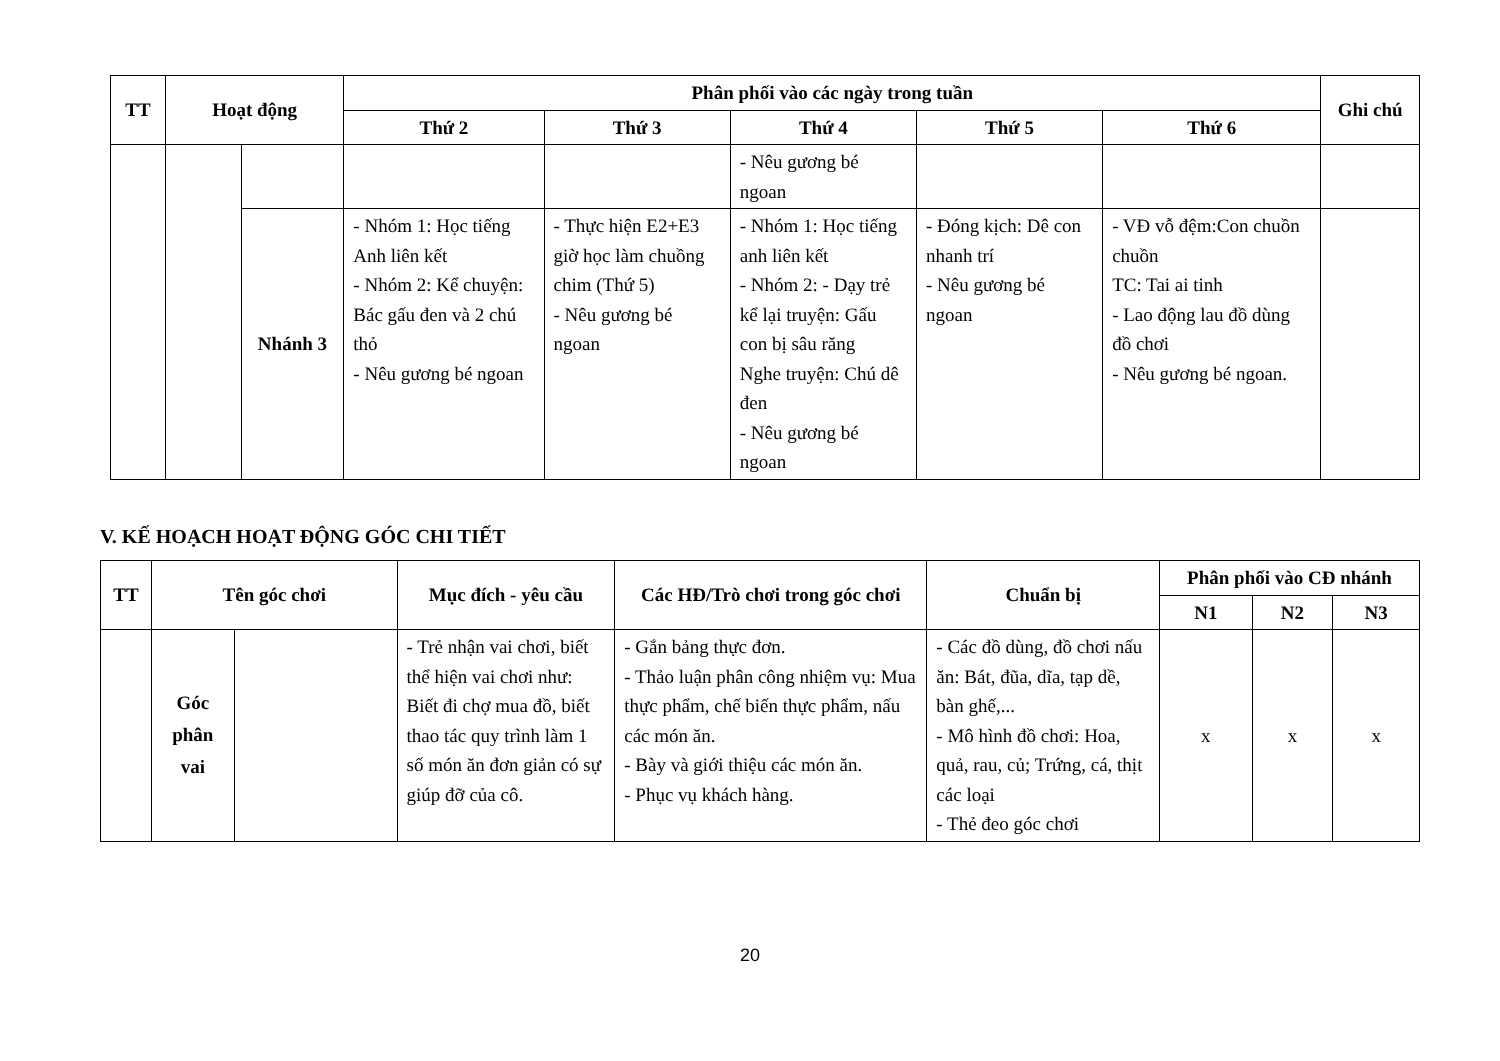| TT | Hoạt động | | Phân phối vào các ngày trong tuần | | | | | Ghi chú |
| --- | --- | --- | --- | --- | --- | --- | --- | --- |
| | | | Thứ 2 | Thứ 3 | Thứ 4 | Thứ 5 | Thứ 6 | |
| | | | | | - Nêu gương bé ngoan | | | |
| | | Nhánh 3 | - Nhóm 1: Học tiếng Anh liên kết - Nhóm 2: Kể chuyện: Bác gấu đen và 2 chú thỏ - Nêu gương bé ngoan | - Thực hiện E2+E3 giờ học làm chuồng chim (Thứ 5) - Nêu gương bé ngoan | - Nhóm 1: Học tiếng anh liên kết - Nhóm 2: - Dạy trẻ kể lại truyện: Gấu con bị sâu răng Nghe truyện: Chú dê đen - Nêu gương bé ngoan | - Đóng kịch: Dê con nhanh trí - Nêu gương bé ngoan | - VĐ vỗ đệm:Con chuồn chuồn TC: Tai ai tinh - Lao động lau đồ dùng đồ chơi - Nêu gương bé ngoan. | |
V. KẾ HOẠCH HOẠT ĐỘNG GÓC CHI TIẾT
| TT | Tên góc chơi | | Mục đích - yêu cầu | Các HĐ/Trò chơi trong góc chơi | Chuẩn bị | Phân phối vào CĐ nhánh | | |
| --- | --- | --- | --- | --- | --- | --- | --- | --- |
| | | | | | | N1 | N2 | N3 |
| | Góc phân vai | | - Trẻ nhận vai chơi, biết thể hiện vai chơi như: Biết đi chợ mua đồ, biết thao tác quy trình làm 1 số món ăn đơn giản có sự giúp đỡ của cô. | - Gắn bảng thực đơn. - Thảo luận phân công nhiệm vụ: Mua thực phẩm, chế biến thực phẩm, nấu các món ăn. - Bày và giới thiệu các món ăn. - Phục vụ khách hàng. | - Các đồ dùng, đồ chơi nấu ăn: Bát, đũa, dĩa, tạp dề, bàn ghế,... - Mô hình đồ chơi: Hoa, quả, rau, củ; Trứng, cá, thịt các loại - Thẻ đeo góc chơi | x | x | x |
20